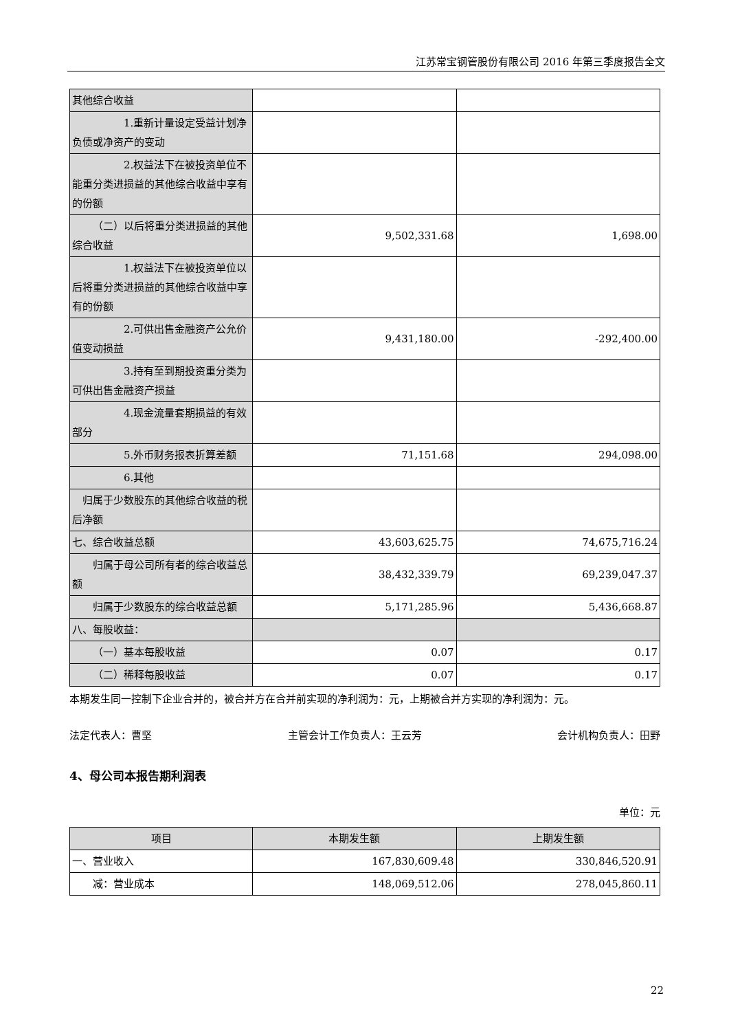江苏常宝钢管股份有限公司 2016 年第三季度报告全文
| 其他综合收益 | | |
| 1.重新计量设定受益计划净负债或净资产的变动 | | |
| 2.权益法下在被投资单位不能重分类进损益的其他综合收益中享有的份额 | | |
| （二）以后将重分类进损益的其他综合收益 | 9,502,331.68 | 1,698.00 |
| 1.权益法下在被投资单位以后将重分类进损益的其他综合收益中享有的份额 | | |
| 2.可供出售金融资产公允价值变动损益 | 9,431,180.00 | -292,400.00 |
| 3.持有至到期投资重分类为可供出售金融资产损益 | | |
| 4.现金流量套期损益的有效部分 | | |
| 5.外币财务报表折算差额 | 71,151.68 | 294,098.00 |
| 6.其他 | | |
| 归属于少数股东的其他综合收益的税后净额 | | |
| 七、综合收益总额 | 43,603,625.75 | 74,675,716.24 |
| 归属于母公司所有者的综合收益总额 | 38,432,339.79 | 69,239,047.37 |
| 归属于少数股东的综合收益总额 | 5,171,285.96 | 5,436,668.87 |
| 八、每股收益： | | |
| （一）基本每股收益 | 0.07 | 0.17 |
| （二）稀释每股收益 | 0.07 | 0.17 |
本期发生同一控制下企业合并的，被合并方在合并前实现的净利润为：元，上期被合并方实现的净利润为：元。
法定代表人：曹坚 主管会计工作负责人：王云芳 会计机构负责人：田野
4、母公司本报告期利润表
单位：元
| 项目 | 本期发生额 | 上期发生额 |
| --- | --- | --- |
| 一、营业收入 | 167,830,609.48 | 330,846,520.91 |
| 减：营业成本 | 148,069,512.06 | 278,045,860.11 |
22